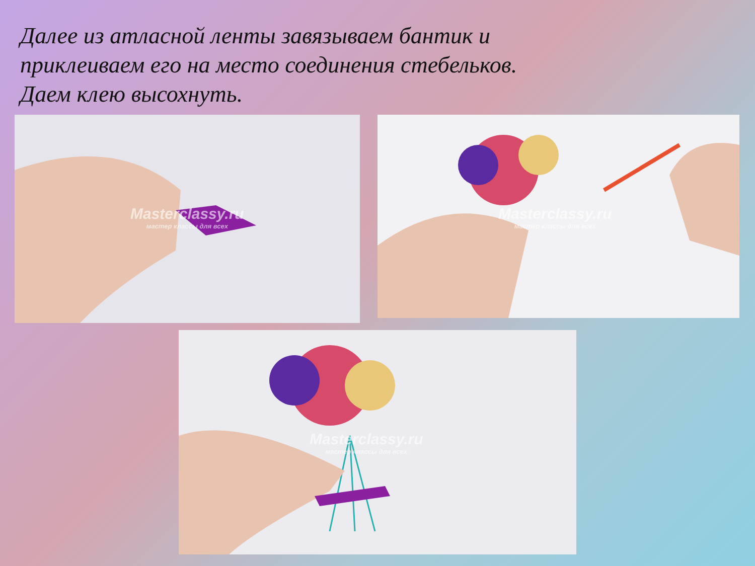Далее из атласной ленты завязываем бантик и
приклеиваем его на место соединения стебельков.
Даем клею высохнуть.
Masterclassy.ru
мастер классы для всех
Masterclassy.ru
мастер классы для всех
Masterclassy.ru
мастер классы для всех